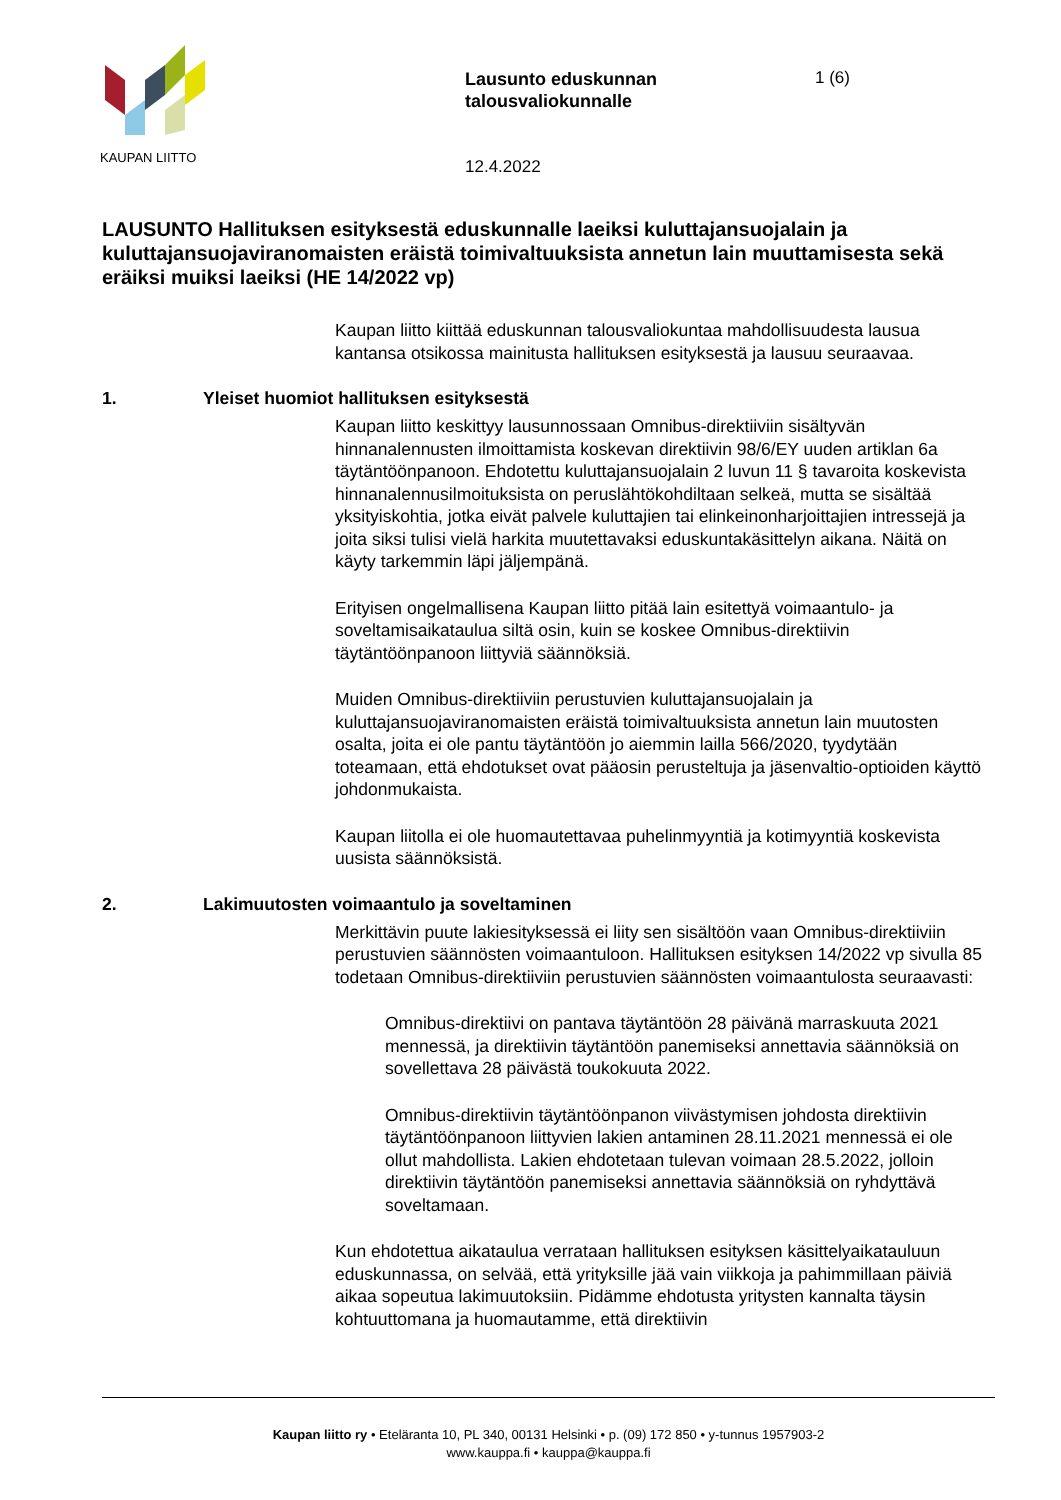KAUPAN LIITTO
Lausunto eduskunnan talousvaliokunnalle
12.4.2022
1 (6)
LAUSUNTO Hallituksen esityksestä eduskunnalle laeiksi kuluttajansuojalain ja kuluttajansuojaviranomaisten eräistä toimivaltuuksista annetun lain muuttamisesta sekä eräiksi muiksi laeiksi (HE 14/2022 vp)
Kaupan liitto kiittää eduskunnan talousvaliokuntaa mahdollisuudesta lausua kantansa otsikossa mainitusta hallituksen esityksestä ja lausuu seuraavaa.
1. Yleiset huomiot hallituksen esityksestä
Kaupan liitto keskittyy lausunnossaan Omnibus-direktiiviin sisältyvän hinnanalennusten ilmoittamista koskevan direktiivin 98/6/EY uuden artiklan 6a täytäntöönpanoon. Ehdotettu kuluttajansuojalain 2 luvun 11 § tavaroita koskevista hinnanalennusilmoituksista on peruslähtökohdiltaan selkeä, mutta se sisältää yksityiskohtia, jotka eivät palvele kuluttajien tai elinkeinonharjoittajien intressejä ja joita siksi tulisi vielä harkita muutettavaksi eduskuntakäsittelyn aikana. Näitä on käyty tarkemmin läpi jäljempänä.
Erityisen ongelmallisena Kaupan liitto pitää lain esitettyä voimaantulo- ja soveltamisaikataulua siltä osin, kuin se koskee Omnibus-direktiivin täytäntöönpanoon liittyviä säännöksiä.
Muiden Omnibus-direktiiviin perustuvien kuluttajansuojalain ja kuluttajansuojaviranomaisten eräistä toimivaltuuksista annetun lain muutosten osalta, joita ei ole pantu täytäntöön jo aiemmin lailla 566/2020, tyydytään toteamaan, että ehdotukset ovat pääosin perusteltuja ja jäsenvaltio-optioiden käyttö johdonmukaista.
Kaupan liitolla ei ole huomautettavaa puhelinmyyntiä ja kotimyyntiä koskevista uusista säännöksistä.
2. Lakimuutosten voimaantulo ja soveltaminen
Merkittävin puute lakiesityksessä ei liity sen sisältöön vaan Omnibus-direktiiviin perustuvien säännösten voimaantuloon. Hallituksen esityksen 14/2022 vp sivulla 85 todetaan Omnibus-direktiiviin perustuvien säännösten voimaantulosta seuraavasti:
Omnibus-direktiivi on pantava täytäntöön 28 päivänä marraskuuta 2021 mennessä, ja direktiivin täytäntöön panemiseksi annettavia säännöksiä on sovellettava 28 päivästä toukokuuta 2022.
Omnibus-direktiivin täytäntöönpanon viivästymisen johdosta direktiivin täytäntöönpanoon liittyvien lakien antaminen 28.11.2021 mennessä ei ole ollut mahdollista. Lakien ehdotetaan tulevan voimaan 28.5.2022, jolloin direktiivin täytäntöön panemiseksi annettavia säännöksiä on ryhdyttävä soveltamaan.
Kun ehdotettua aikataulua verrataan hallituksen esityksen käsittelyaikatauluun eduskunnassa, on selvää, että yrityksille jää vain viikkoja ja pahimmillaan päiviä aikaa sopeutua lakimuutoksiin. Pidämme ehdotusta yritysten kannalta täysin kohtuuttomana ja huomautamme, että direktiivin
Kaupan liitto ry • Eteläranta 10, PL 340, 00131 Helsinki • p. (09) 172 850 • y-tunnus 1957903-2
www.kauppa.fi • kauppa@kauppa.fi